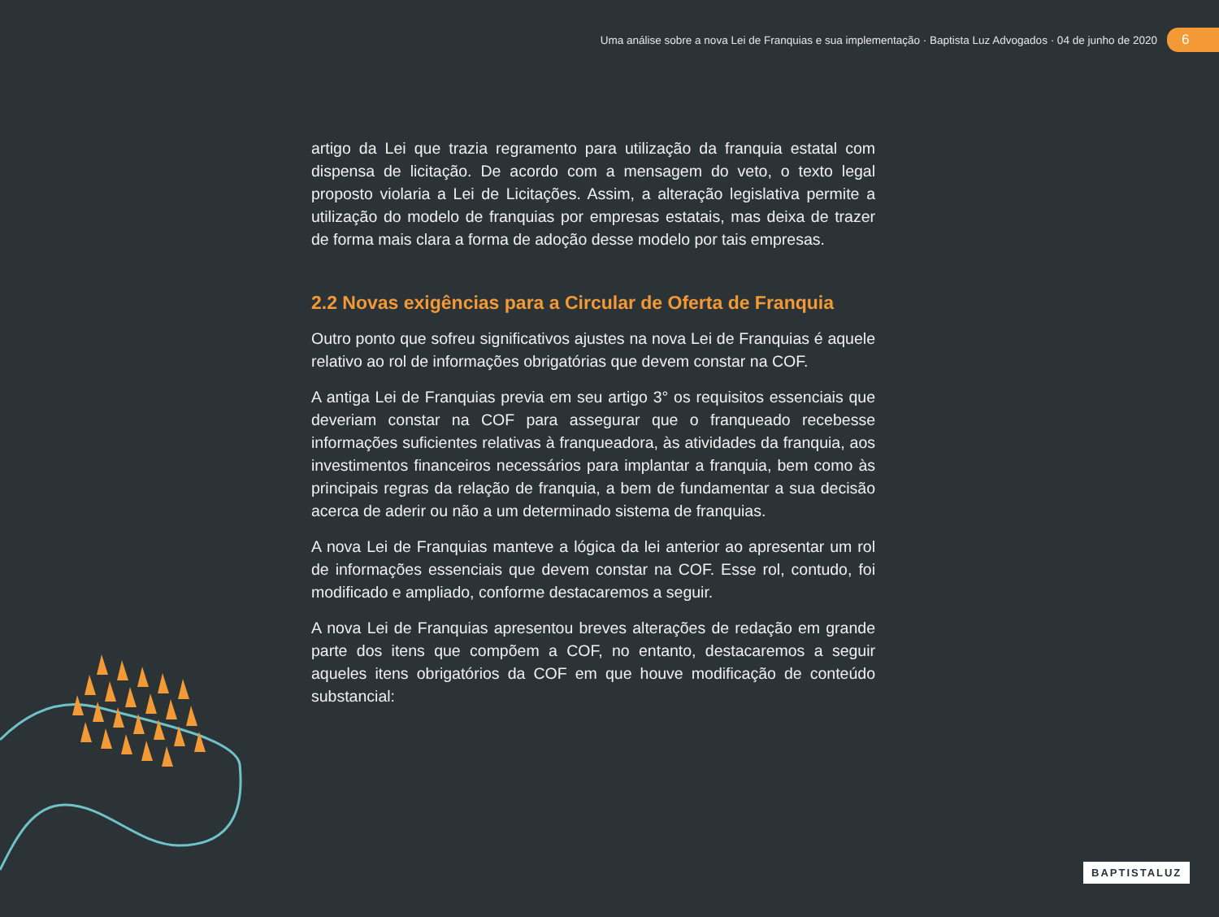Uma análise sobre a nova Lei de Franquias e sua implementação · Baptista Luz Advogados · 04 de junho de 2020 6
artigo da Lei que trazia regramento para utilização da franquia estatal com dispensa de licitação. De acordo com a mensagem do veto, o texto legal proposto violaria a Lei de Licitações. Assim, a alteração legislativa permite a utilização do modelo de franquias por empresas estatais, mas deixa de trazer de forma mais clara a forma de adoção desse modelo por tais empresas.
2.2 Novas exigências para a Circular de Oferta de Franquia
Outro ponto que sofreu significativos ajustes na nova Lei de Franquias é aquele relativo ao rol de informações obrigatórias que devem constar na COF.
A antiga Lei de Franquias previa em seu artigo 3° os requisitos essenciais que deveriam constar na COF para assegurar que o franqueado recebesse informações suficientes relativas à franqueadora, às atividades da franquia, aos investimentos financeiros necessários para implantar a franquia, bem como às principais regras da relação de franquia, a bem de fundamentar a sua decisão acerca de aderir ou não a um determinado sistema de franquias.
A nova Lei de Franquias manteve a lógica da lei anterior ao apresentar um rol de informações essenciais que devem constar na COF. Esse rol, contudo, foi modificado e ampliado, conforme destacaremos a seguir.
A nova Lei de Franquias apresentou breves alterações de redação em grande parte dos itens que compõem a COF, no entanto, destacaremos a seguir aqueles itens obrigatórios da COF em que houve modificação de conteúdo substancial:
BAPTISTALUZ